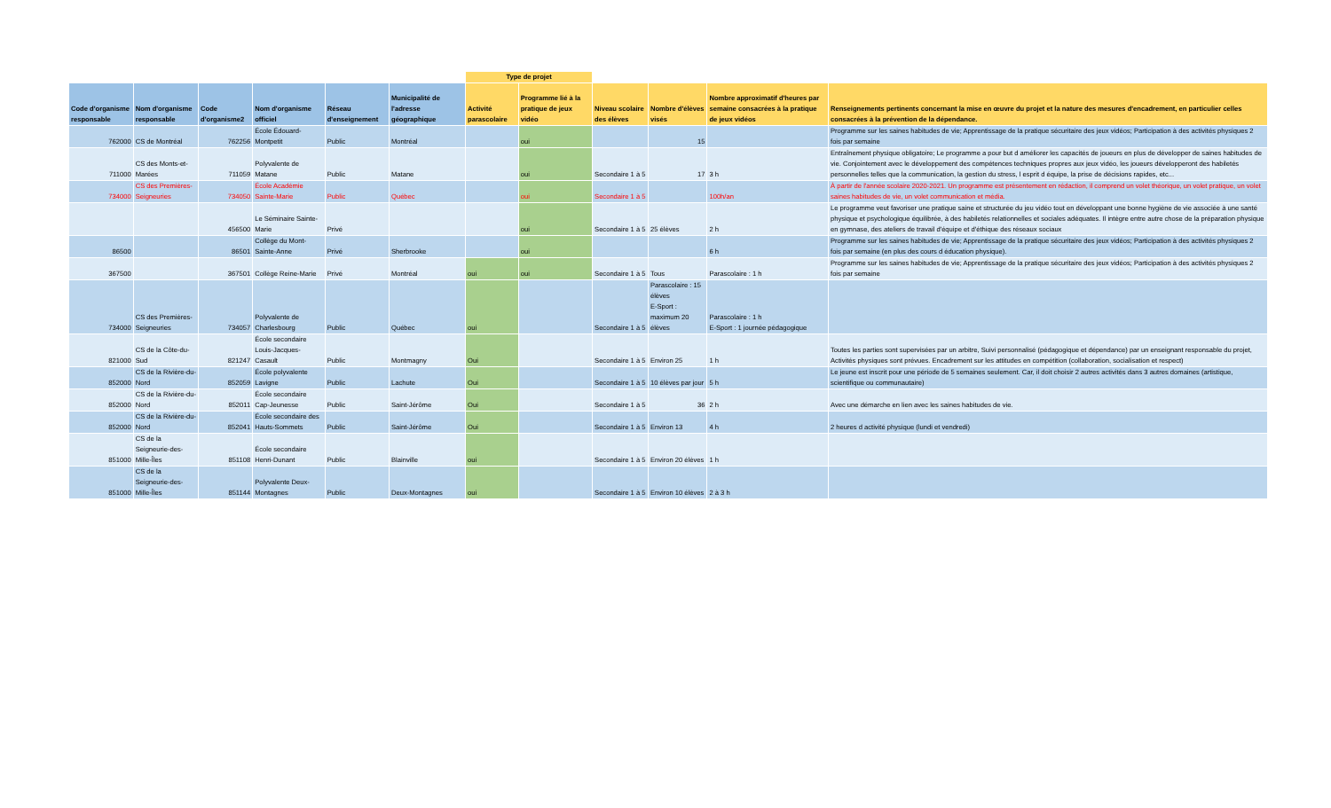| | | | | | | Type de projet | | | | | |
| --- | --- | --- | --- | --- | --- | --- | --- | --- | --- | --- | --- |
| Code d'organisme responsable | Nom d'organisme responsable | Code d'organisme2 | Nom d'organisme officiel | Réseau d'enseignement | Municipalité de l'adresse géographique | Activité parascolaire | Programme lié à la pratique de jeux vidéo | Niveau scolaire des élèves | Nombre d'élèves visés | Nombre approximatif d'heures par semaine consacrées à la pratique de jeux vidéos | Renseignements pertinents concernant la mise en œuvre du projet et la nature des mesures d'encadrement, en particulier celles consacrées à la prévention de la dépendance. |
| 762000 | CS de Montréal | 762256 | École Édouard-Montpetit | Public | Montréal | | oui | | 15 | | Programme sur les saines habitudes de vie; Apprentissage de la pratique sécuritaire des jeux vidéos; Participation à des activités physiques 2 fois par semaine |
| 711000 | CS des Monts-et-Marées | 711059 | Polyvalente de Matane | Public | Matane | | oui | Secondaire 1 à 5 | 17 | 3 h | Entraînement physique obligatoire; Le programme a pour but d améliorer les capacités de joueurs en plus de développer de saines habitudes de vie. Conjointement avec le développement des compétences techniques propres aux jeux vidéo, les joueurs développeront des habiletés personnelles telles que la communication, la gestion du stress, l esprit d équipe, la prise de décisions rapides, etc... |
| 734000 | CS des Premières-Seigneuries | 734050 | École Académie Sainte-Marie | Public | Québec | | oui | Secondaire 1 à 5 | | 100h/an | À partir de l'année scolaire 2020-2021. Un programme est présentement en rédaction, il comprend un volet théorique, un volet pratique, un volet saines habitudes de vie, un volet communication et média. |
| | | 456500 | Le Séminaire Sainte-Marie | Privé | | | oui | Secondaire 1 à 5 | 25 élèves | 2 h | Le programme veut favoriser une pratique saine et structurée du jeu vidéo tout en développant une bonne hygiène de vie associée à une santé physique et psychologique équilibrée, à des habiletés relationnelles et sociales adéquates. Il intègre entre autre chose de la préparation physique en gymnase, des ateliers de travail d'équipe et d'éthique des réseaux sociaux |
| 86500 | | 86501 | Collège du Mont-Sainte-Anne | Privé | Sherbrooke | | oui | | | 6 h | Programme sur les saines habitudes de vie; Apprentissage de la pratique sécuritaire des jeux vidéos; Participation à des activités physiques 2 fois par semaine (en plus des cours d éducation physique). |
| 367500 | | 367501 | Collège Reine-Marie | Privé | Montréal | oui | oui | Secondaire 1 à 5 | Tous | Parascolaire : 1 h | Programme sur les saines habitudes de vie; Apprentissage de la pratique sécuritaire des jeux vidéos; Participation à des activités physiques 2 fois par semaine |
| 734000 | CS des Premières-Seigneuries | 734057 | Polyvalente de Charlesbourg | Public | Québec | oui | | Secondaire 1 à 5 | Parascolaire : 15 élèves E-Sport : maximum 20 élèves | Parascolaire : 1 h E-Sport : 1 journée pédagogique | |
| 821000 | CS de la Côte-du-Sud | 821247 | École secondaire Louis-Jacques-Casault | Public | Montmagny | Oui | | Secondaire 1 à 5 | Environ 25 | 1 h | Toutes les parties sont supervisées par un arbitre, Suivi personnalisé (pédagogique et dépendance) par un enseignant responsable du projet, Activités physiques sont prévues. Encadrement sur les attitudes en compétition (collaboration, socialisation et respect) |
| 852000 | CS de la Rivière-du-Nord | 852059 | École polyvalente Lavigne | Public | Lachute | Oui | | Secondaire 1 à 5 | 10 élèves par jour | 5 h | Le jeune est inscrit pour une période de 5 semaines seulement. Car, il doit choisir 2 autres activités dans 3 autres domaines (artistique, scientifique ou communautaire) |
| 852000 | CS de la Rivière-du-Nord | 852011 | École secondaire Cap-Jeunesse | Public | Saint-Jérôme | Oui | | Secondaire 1 à 5 | 36 | 2 h | Avec une démarche en lien avec les saines habitudes de vie. |
| 852000 | CS de la Rivière-du-Nord | 852041 | École secondaire des Hauts-Sommets | Public | Saint-Jérôme | Oui | | Secondaire 1 à 5 | Environ 13 | 4 h | 2 heures d activité physique (lundi et vendredi) |
| 851000 | CS de la Seigneurie-des-Mille-Îles | 851108 | École secondaire Henri-Dunant | Public | Blainville | oui | | Secondaire 1 à 5 | Environ 20 élèves | 1 h | |
| 851000 | CS de la Seigneurie-des-Mille-Îles | 851144 | Polyvalente Deux-Montagnes | Public | Deux-Montagnes | oui | | Secondaire 1 à 5 | Environ 10 élèves | 2 à 3 h | |